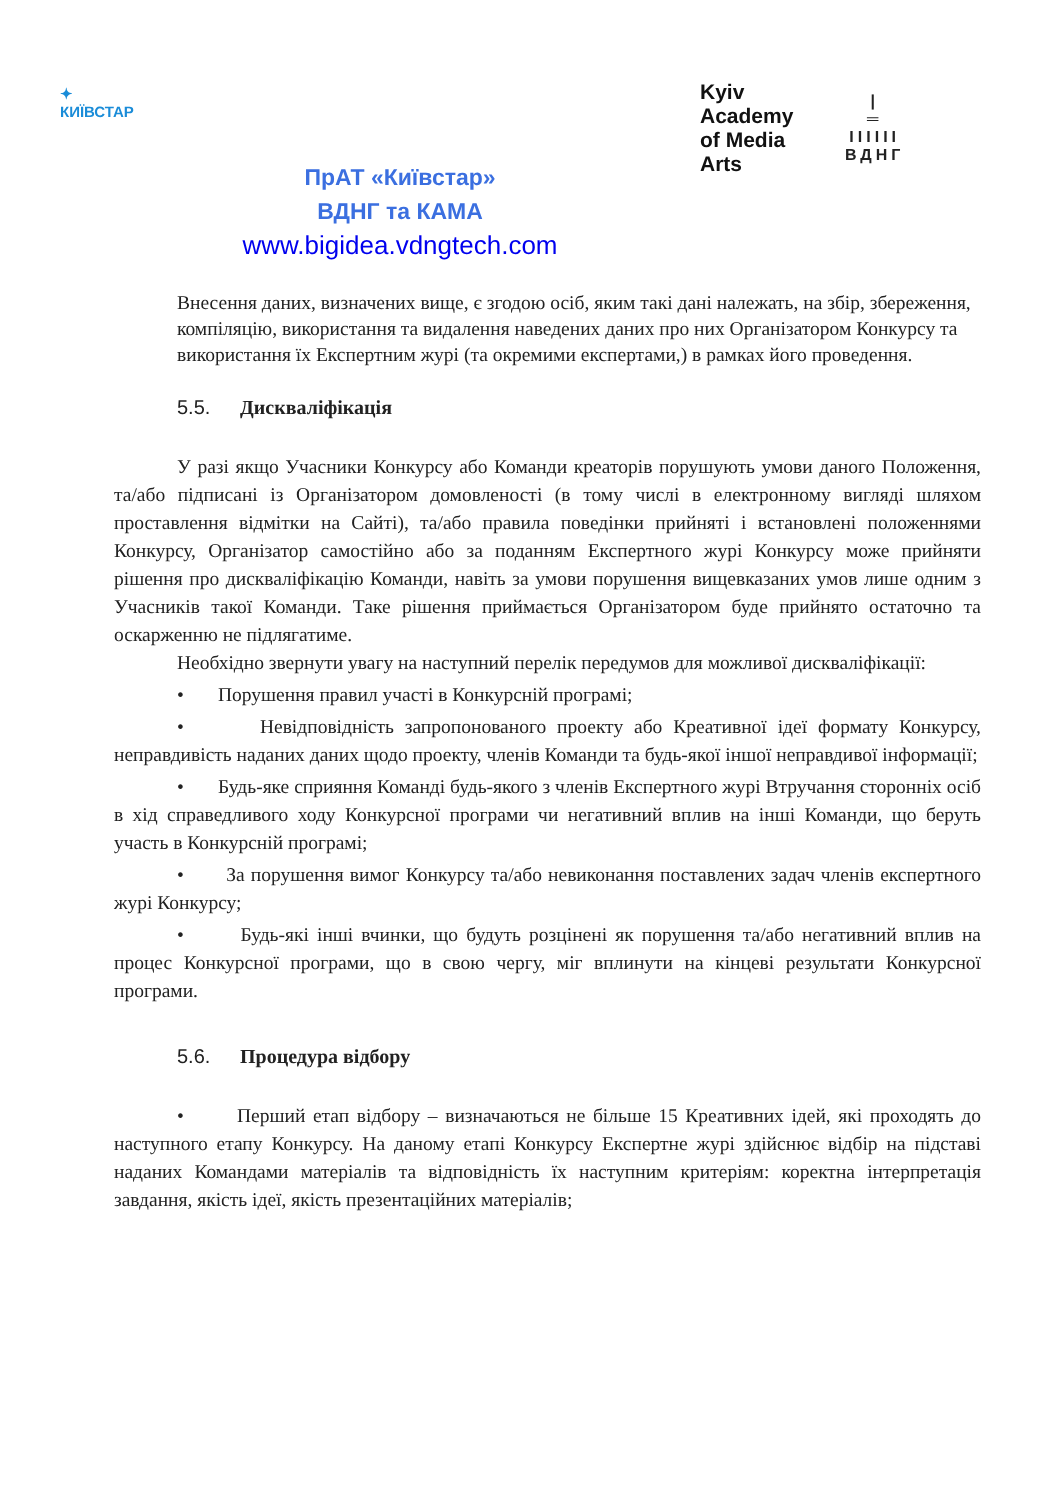✦
КИЇВСТАР
ПрАТ «Київстар»
ВДНГ та КАМА
www.bigidea.vdngtech.com
Kyiv
Academy
of Media
Arts
|
═
IIIIII
ВДНГ
Внесення даних, визначених вище, є згодою осіб, яким такі дані належать, на збір, збереження, компіляцію, використання та видалення наведених даних про них Організатором Конкурсу та використання їх Експертним журі (та окремими експертами,) в рамках його проведення.
5.5. Дискваліфікація
У разі якщо Учасники Конкурсу або Команди креаторів порушують умови даного Положення, та/або підписані із Організатором домовленості (в тому числі в електронному вигляді шляхом проставлення відмітки на Сайті), та/або правила поведінки прийняті і встановлені положеннями Конкурсу, Організатор самостійно або за поданням Експертного журі Конкурсу може прийняти рішення про дискваліфікацію Команди, навіть за умови порушення вищевказаних умов лише одним з Учасників такої Команди. Таке рішення приймається Організатором буде прийнято остаточно та оскарженню не підлягатиме.
Необхідно звернути увагу на наступний перелік передумов для можливої дискваліфікації:
• Порушення правил участі в Конкурсній програмі;
• Невідповідність запропонованого проекту або Креативної ідеї формату Конкурсу, неправдивість наданих даних щодо проекту, членів Команди та будь-якої іншої неправдивої інформації;
• Будь-яке сприяння Команді будь-якого з членів Експертного журі Втручання сторонніх осіб в хід справедливого ходу Конкурсної програми чи негативний вплив на інші Команди, що беруть участь в Конкурсній програмі;
• За порушення вимог Конкурсу та/або невиконання поставлених задач членів експертного журі Конкурсу;
• Будь-які інші вчинки, що будуть розцінені як порушення та/або негативний вплив на процес Конкурсної програми, що в свою чергу, міг вплинути на кінцеві результати Конкурсної програми.
5.6. Процедура відбору
• Перший етап відбору – визначаються не більше 15 Креативних ідей, які проходять до наступного етапу Конкурсу. На даному етапі Конкурсу Експертне журі здійснює відбір на підставі наданих Командами матеріалів та відповідність їх наступним критеріям: коректна інтерпретація завдання, якість ідеї, якість презентаційних матеріалів;